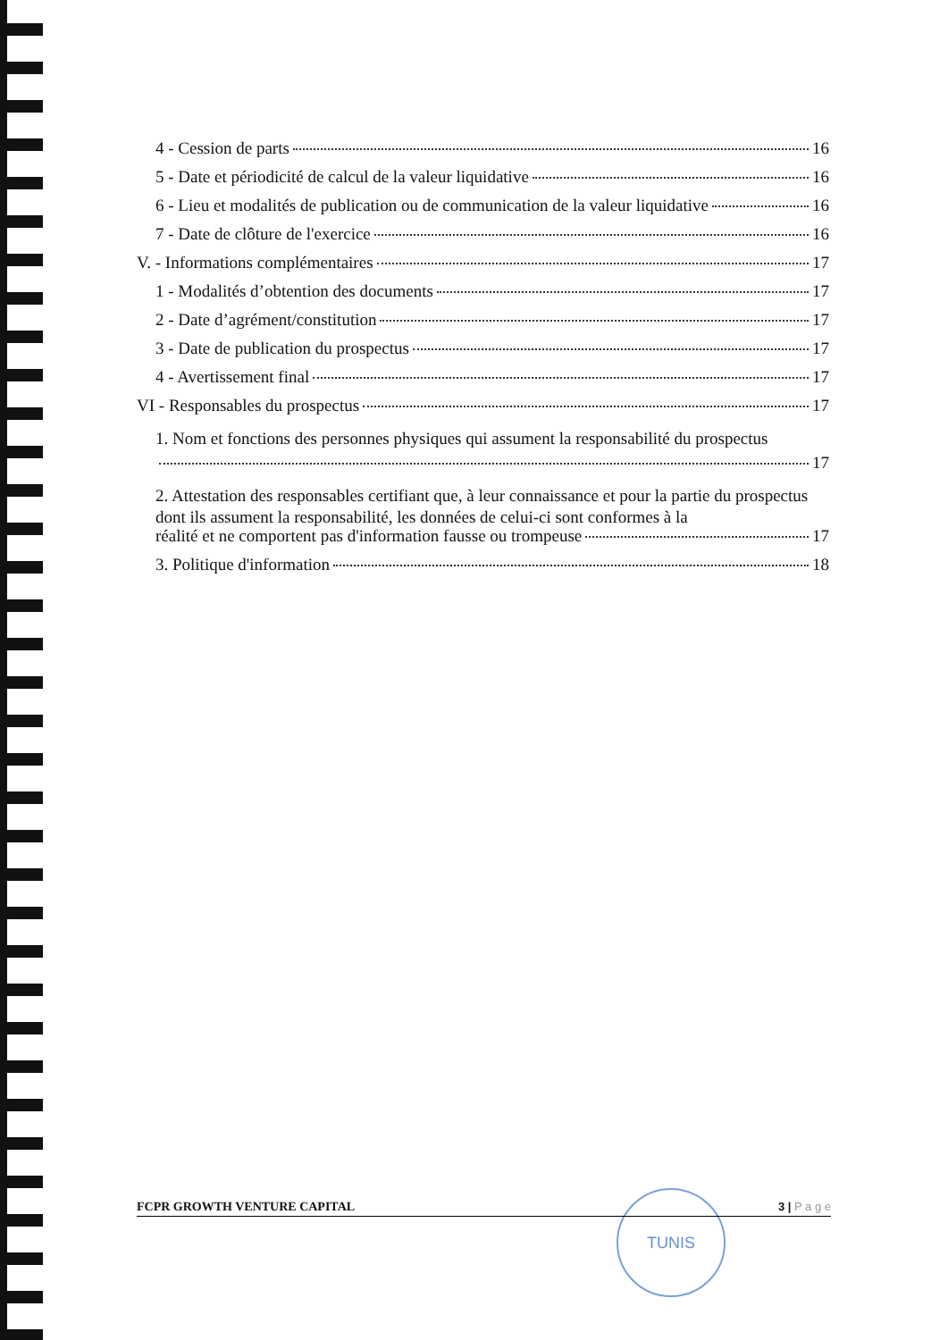4 - Cession de parts 16
5 - Date et périodicité de calcul de la valeur liquidative 16
6 - Lieu et modalités de publication ou de communication de la valeur liquidative 16
7 - Date de clôture de l'exercice 16
V. - Informations complémentaires 17
1 - Modalités d’obtention des documents 17
2 - Date d’agrément/constitution 17
3 - Date de publication du prospectus 17
4 - Avertissement final 17
VI - Responsables du prospectus 17
1. Nom et fonctions des personnes physiques qui assument la responsabilité du prospectus
17
2. Attestation des responsables certifiant que, à leur connaissance et pour la partie du prospectus dont ils assument la responsabilité, les données de celui-ci sont conformes à la
réalité et ne comportent pas d'information fausse ou trompeuse 17
3. Politique d'information 18
TUNIS
FCPR GROWTH VENTURE CAPITAL 3 | P a g e